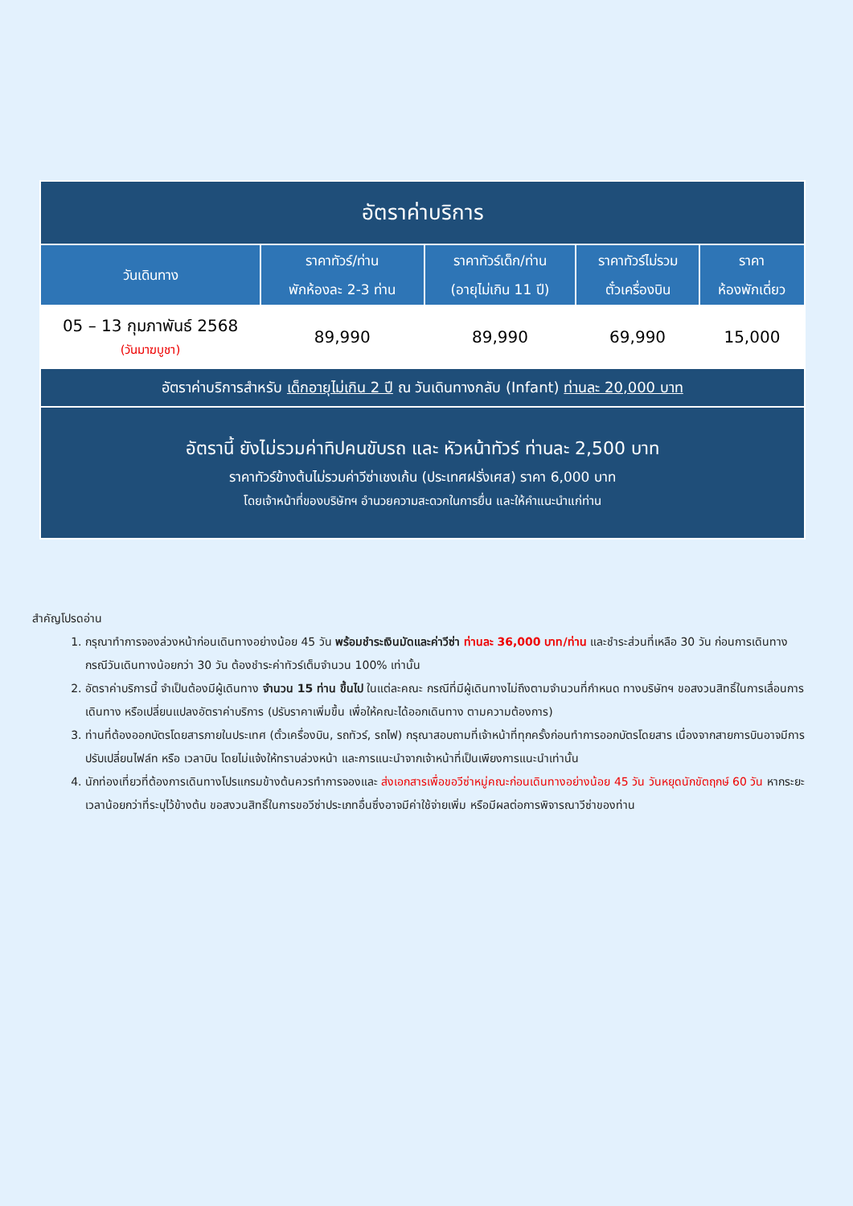| อัตราค่าบริการ | | | | |
| วันเดินทาง | ราคาทัวร์/ท่าน พักห้องละ 2-3 ท่าน | ราคาทัวร์เด็ก/ท่าน (อายุไม่เกิน 11 ปี) | ราคาทัวร์ไม่รวม ตั๋วเครื่องบิน | ราคา ห้องพักเดี่ยว |
| 05 – 13 กุมภาพันธ์ 2568 (วันมาฆบูชา) | 89,990 | 89,990 | 69,990 | 15,000 |
| อัตราค่าบริการสำหรับ เด็กอายุไม่เกิน 2 ปี ณ วันเดินทางกลับ (Infant) ท่านละ 20,000 บาท | | | | |
| อัตรานี้ ยังไม่รวมค่าทิปคนขับรถ และ หัวหน้าทัวร์ ท่านละ 2,500 บาท ราคาทัวร์ข้างต้นไม่รวมค่าวีซ่าเชงเก้น (ประเทศฝรั่งเศส) ราคา 6,000 บาท โดยเจ้าหน้าที่ของบริษัทฯ อำนวยความสะดวกในการยื่น และให้คำแนะนำแก่ท่าน | | | | |
สำคัญโปรดอ่าน
1. กรุณาทำการจองล่วงหน้าก่อนเดินทางอย่างน้อย 45 วัน พร้อมชำระเงินมัดและค่าวีซ่า ท่านละ 36,000 บาท/ท่าน และชำระส่วนที่เหลือ 30 วัน ก่อนการเดินทาง กรณีวันเดินทางน้อยกว่า 30 วัน ต้องชำระค่าทัวร์เต็มจำนวน 100% เท่านั้น
2. อัตราค่าบริการนี้ จำเป็นต้องมีผู้เดินทาง จำนวน 15 ท่าน ขึ้นไป ในแต่ละคณะ กรณีที่มีผู้เดินทางไม่ถึงตามจำนวนที่กำหนด ทางบริษัทฯ ขอสงวนสิทธิ์ในการเลื่อนการเดินทาง หรือเปลี่ยนแปลงอัตราค่าบริการ (ปรับราคาเพิ่มขึ้น เพื่อให้คณะได้ออกเดินทาง ตามความต้องการ)
3. ท่านที่ต้องออกบัตรโดยสารภายในประเทศ (ตั๋วเครื่องบิน, รถทัวร์, รถไฟ) กรุณาสอบถามที่เจ้าหน้าที่ทุกครั้งก่อนทำการออกบัตรโดยสาร เนื่องจากสายการบินอาจมีการปรับเปลี่ยนไฟล์ท หรือ เวลาบิน โดยไม่แจ้งให้ทราบล่วงหน้า และการแนะนำจากเจ้าหน้าที่เป็นเพียงการแนะนำเท่านั้น
4. นักท่องเที่ยวที่ต้องการเดินทางโปรแกรมข้างต้นควรทำการจองและ ส่งเอกสารเพื่อขอวีซ่าหมู่คณะก่อนเดินทางอย่างน้อย 45 วัน วันหยุดนักขัตฤกษ์ 60 วัน หากระยะเวลาน้อยกว่าที่ระบุไว้ข้างต้น ขอสงวนสิทธิ์ในการขอวีซ่าประเภทอื่นซึ่งอาจมีค่าใช้จ่ายเพิ่ม หรือมีผลต่อการพิจารณาวีซ่าของท่าน